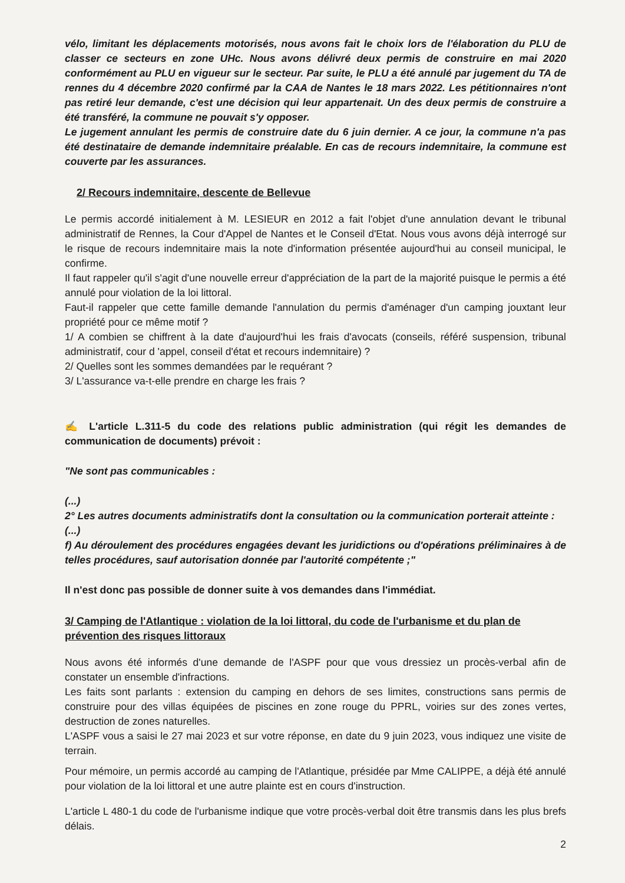vélo, limitant les déplacements motorisés, nous avons fait le choix lors de l'élaboration du PLU de classer ce secteurs en zone UHc. Nous avons délivré deux permis de construire en mai 2020 conformément au PLU en vigueur sur le secteur. Par suite, le PLU a été annulé par jugement du TA de rennes du 4 décembre 2020 confirmé par la CAA de Nantes le 18 mars 2022. Les pétitionnaires n'ont pas retiré leur demande, c'est une décision qui leur appartenait. Un des deux permis de construire a été transféré, la commune ne pouvait s'y opposer.
Le jugement annulant les permis de construire date du 6 juin dernier. A ce jour, la commune n'a pas été destinataire de demande indemnitaire préalable. En cas de recours indemnitaire, la commune est couverte par les assurances.
2/ Recours indemnitaire, descente de Bellevue
Le permis accordé initialement à M. LESIEUR en 2012 a fait l'objet d'une annulation devant le tribunal administratif de Rennes, la Cour d'Appel de Nantes et le Conseil d'Etat. Nous vous avons déjà interrogé sur le risque de recours indemnitaire mais la note d'information présentée aujourd'hui au conseil municipal, le confirme.
Il faut rappeler qu'il s'agit d'une nouvelle erreur d'appréciation de la part de la majorité puisque le permis a été annulé pour violation de la loi littoral.
Faut-il rappeler que cette famille demande l'annulation du permis d'aménager d'un camping jouxtant leur propriété pour ce même motif ?
1/ A combien se chiffrent à la date d'aujourd'hui les frais d'avocats (conseils, référé suspension, tribunal administratif, cour d 'appel, conseil d'état et recours indemnitaire) ?
2/ Quelles sont les sommes demandées par le requérant ?
3/ L'assurance va-t-elle prendre en charge les frais ?
✍ L'article L.311-5 du code des relations public administration (qui régit les demandes de communication de documents) prévoit :
"Ne sont pas communicables :
(...)
2° Les autres documents administratifs dont la consultation ou la communication porterait atteinte :
(...)
f) Au déroulement des procédures engagées devant les juridictions ou d'opérations préliminaires à de telles procédures, sauf autorisation donnée par l'autorité compétente ;"
Il n'est donc pas possible de donner suite à vos demandes dans l'immédiat.
3/ Camping de l'Atlantique : violation de la loi littoral, du code de l'urbanisme et du plan de prévention des risques littoraux
Nous avons été informés d'une demande de l'ASPF pour que vous dressiez un procès-verbal afin de constater un ensemble d'infractions.
Les faits sont parlants : extension du camping en dehors de ses limites, constructions sans permis de construire pour des villas équipées de piscines en zone rouge du PPRL, voiries sur des zones vertes, destruction de zones naturelles.
L'ASPF vous a saisi le 27 mai 2023 et sur votre réponse, en date du 9 juin 2023, vous indiquez une visite de terrain.
Pour mémoire, un permis accordé au camping de l'Atlantique, présidée par Mme CALIPPE, a déjà été annulé pour violation de la loi littoral et une autre plainte est en cours d'instruction.
L'article L 480-1 du code de l'urbanisme indique que votre procès-verbal doit être transmis dans les plus brefs délais.
2